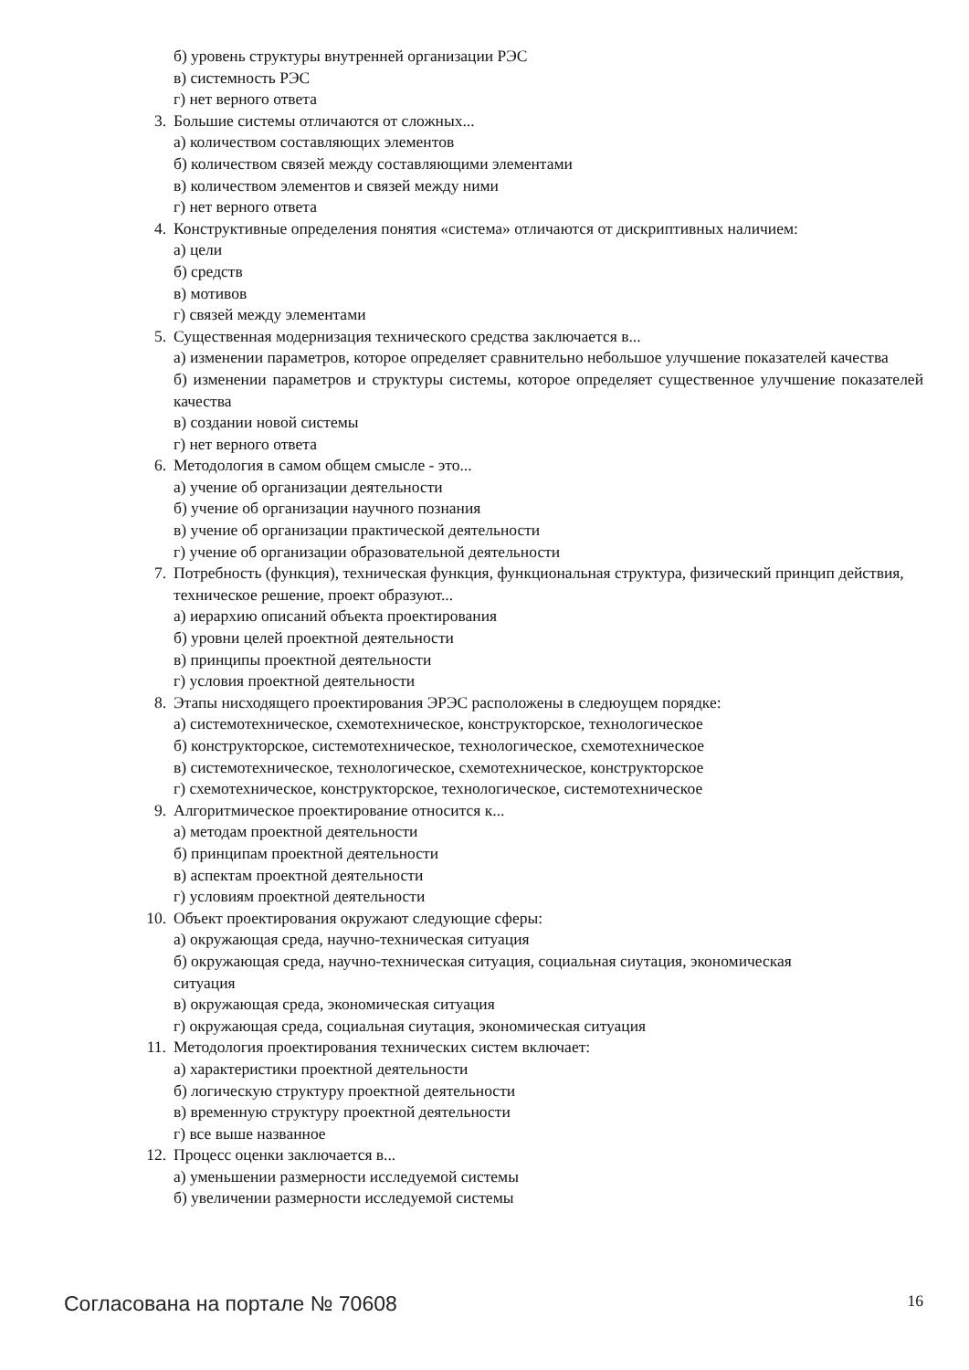б) уровень структуры внутренней организации РЭС
в) системность РЭС
г) нет верного ответа
3. Большие системы отличаются от сложных...
а) количеством составляющих элементов
б) количеством связей между составляющими элементами
в) количеством элементов и связей между ними
г) нет верного ответа
4. Конструктивные определения понятия «система» отличаются от дискриптивных наличием:
а) цели
б) средств
в) мотивов
г) связей между элементами
5. Существенная модернизация технического средства заключается в...
а) изменении параметров, которое определяет сравнительно небольшое улучшение показателей качества
б) изменении параметров и структуры системы, которое определяет существенное улучшение показателей качества
в) создании новой системы
г) нет верного ответа
6. Методология в самом общем смысле - это...
а) учение об организации деятельности
б) учение об организации научного познания
в) учение об организации практической деятельности
г) учение об организации образовательной деятельности
7. Потребность (функция), техническая функция, функциональная структура, физический принцип действия, техническое решение, проект образуют...
а) иерархию описаний объекта проектирования
б) уровни целей проектной деятельности
в) принципы проектной деятельности
г) условия проектной деятельности
8. Этапы нисходящего проектирования ЭРЭС расположены в следюущем порядке:
а) системотехническое, схемотехническое, конструкторское, технологическое
б) конструкторское, системотехническое, технологическое, схемотехническое
в) системотехническое, технологическое, схемотехническое, конструкторское
г) схемотехническое, конструкторское, технологическое, системотехническое
9. Алгоритмическое проектирование относится к...
а) методам проектной деятельности
б) принципам проектной деятельности
в) аспектам проектной деятельности
г) условиям проектной деятельности
10. Объект проектирования окружают следующие сферы:
а) окружающая среда, научно-техническая ситуация
б) окружающая среда, научно-техническая ситуация, социальная сиутация, экономическая
ситуация
в) окружающая среда, экономическая ситуация
г) окружающая среда, социальная сиутация, экономическая ситуация
11. Методология проектирования технических систем включает:
а) характеристики проектной деятельности
б) логическую структуру проектной деятельности
в) временную структуру проектной деятельности
г) все выше названное
12. Процесс оценки заключается в...
а) уменьшении размерности исследуемой системы
б) увеличении размерности исследуемой системы
Согласована на портале № 70608 16